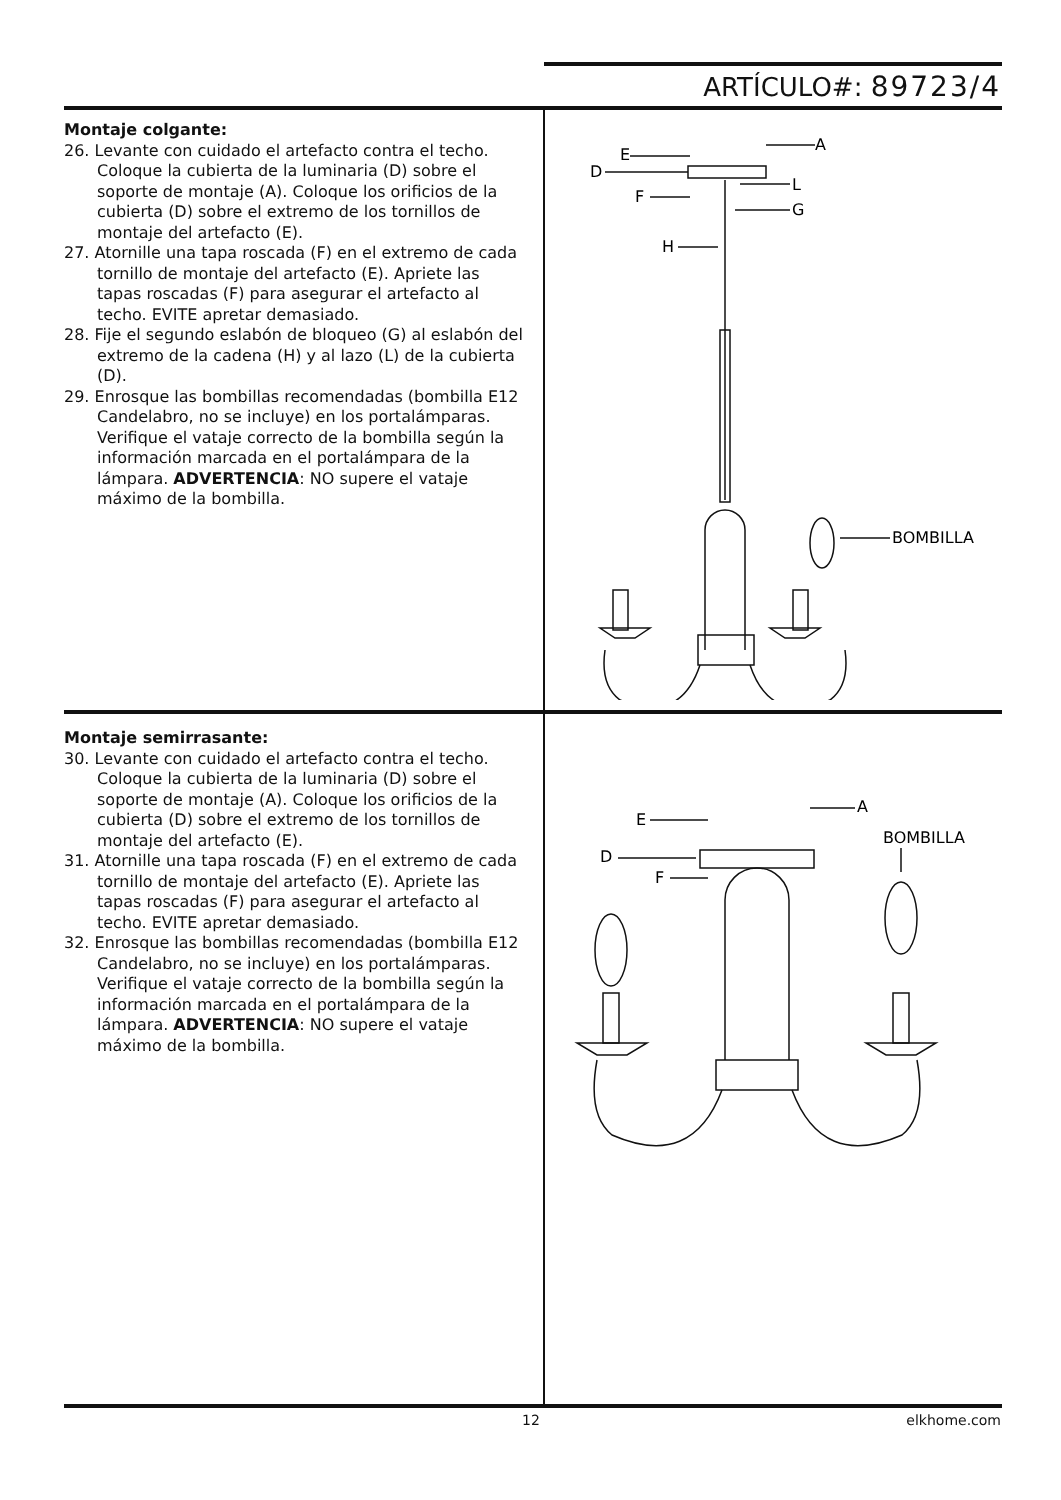ARTÍCULO#: 89723/4
Montaje colgante:
26. Levante con cuidado el artefacto contra el techo. Coloque la cubierta de la luminaria (D) sobre el soporte de montaje (A). Coloque los orificios de la cubierta (D) sobre el extremo de los tornillos de montaje del artefacto (E).
27. Atornille una tapa roscada (F) en el extremo de cada tornillo de montaje del artefacto (E). Apriete las tapas roscadas (F) para asegurar el artefacto al techo. EVITE apretar demasiado.
28. Fije el segundo eslabón de bloqueo (G) al eslabón del extremo de la cadena (H) y al lazo (L) de la cubierta (D).
29. Enrosque las bombillas recomendadas (bombilla E12 Candelabro, no se incluye) en los portalámparas. Verifique el vataje correcto de la bombilla según la información marcada en el portalámpara de la lámpara. ADVERTENCIA: NO supere el vataje máximo de la bombilla.
E
D
F
H
A
L
G
BOMBILLA
Montaje semirrasante:
30. Levante con cuidado el artefacto contra el techo. Coloque la cubierta de la luminaria (D) sobre el soporte de montaje (A). Coloque los orificios de la cubierta (D) sobre el extremo de los tornillos de montaje del artefacto (E).
31. Atornille una tapa roscada (F) en el extremo de cada tornillo de montaje del artefacto (E). Apriete las tapas roscadas (F) para asegurar el artefacto al techo. EVITE apretar demasiado.
32. Enrosque las bombillas recomendadas (bombilla E12 Candelabro, no se incluye) en los portalámparas. Verifique el vataje correcto de la bombilla según la información marcada en el portalámpara de la lámpara. ADVERTENCIA: NO supere el vataje máximo de la bombilla.
E
D
F
A
BOMBILLA
12 elkhome.com